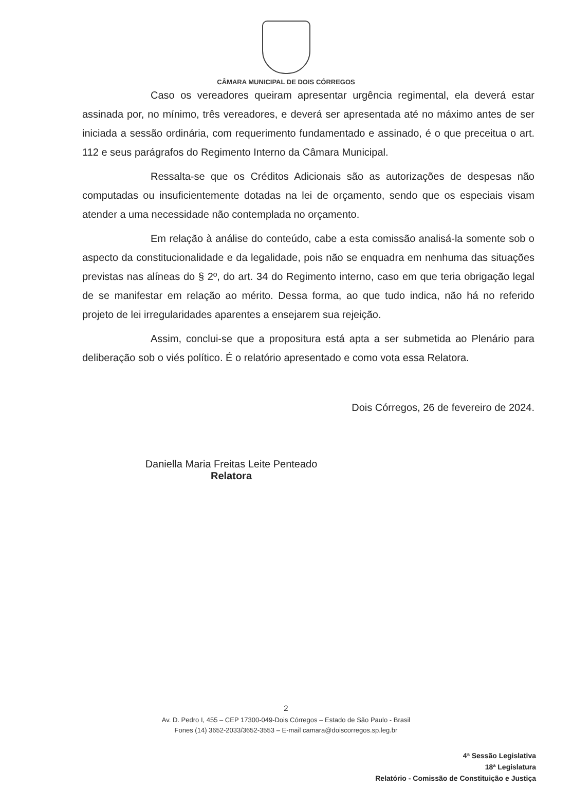CÂMARA MUNICIPAL DE DOIS CÓRREGOS
Caso os vereadores queiram apresentar urgência regimental, ela deverá estar assinada por, no mínimo, três vereadores, e deverá ser apresentada até no máximo antes de ser iniciada a sessão ordinária, com requerimento fundamentado e assinado, é o que preceitua o art. 112 e seus parágrafos do Regimento Interno da Câmara Municipal.
Ressalta-se que os Créditos Adicionais são as autorizações de despesas não computadas ou insuficientemente dotadas na lei de orçamento, sendo que os especiais visam atender a uma necessidade não contemplada no orçamento.
Em relação à análise do conteúdo, cabe a esta comissão analisá-la somente sob o aspecto da constitucionalidade e da legalidade, pois não se enquadra em nenhuma das situações previstas nas alíneas do § 2º, do art. 34 do Regimento interno, caso em que teria obrigação legal de se manifestar em relação ao mérito. Dessa forma, ao que tudo indica, não há no referido projeto de lei irregularidades aparentes a ensejarem sua rejeição.
Assim, conclui-se que a propositura está apta a ser submetida ao Plenário para deliberação sob o viés político. É o relatório apresentado e como vota essa Relatora.
Dois Córregos, 26 de fevereiro de 2024.
Daniella Maria Freitas Leite Penteado
Relatora
2
Av. D. Pedro I, 455 – CEP 17300-049-Dois Córregos – Estado de São Paulo - Brasil
Fones (14) 3652-2033/3652-3553 – E-mail camara@doiscorregos.sp.leg.br
4ª Sessão Legislativa
18ª Legislatura
Relatório - Comissão de Constituição e Justiça